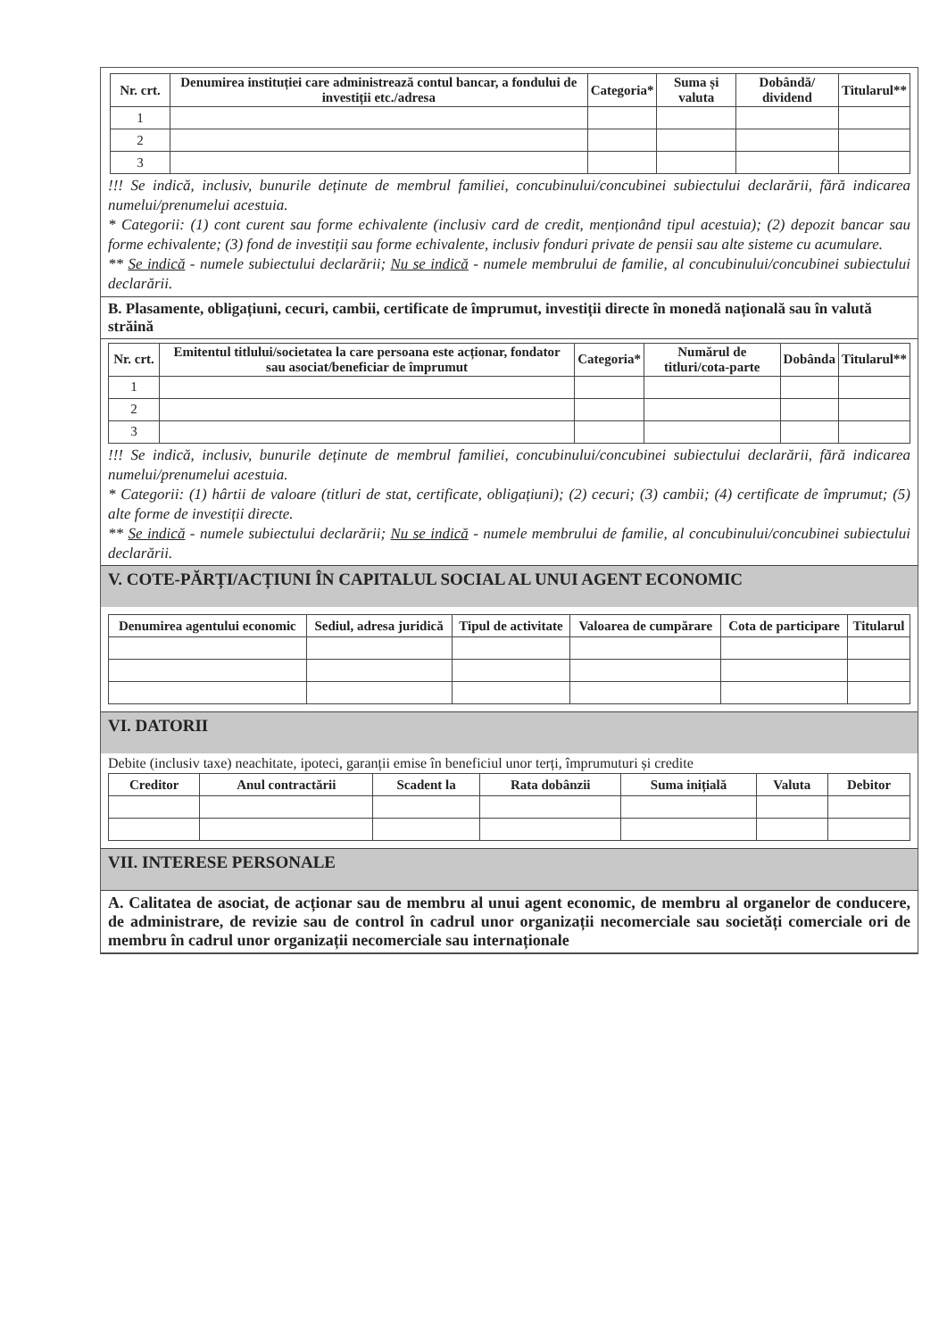| Nr. crt. | Denumirea instituției care administrează contul bancar, a fondului de investiții etc./adresa | Categoria* | Suma și valuta | Dobândă/ dividend | Titularul** |
| --- | --- | --- | --- | --- | --- |
| 1 | | | | | |
| 2 | | | | | |
| 3 | | | | | |
!!! Se indică, inclusiv, bunurile deținute de membrul familiei, concubinului/concubinei subiectului declarării, fără indicarea numelui/prenumelui acestuia.
* Categorii: (1) cont curent sau forme echivalente (inclusiv card de credit, menționând tipul acestuia); (2) depozit bancar sau forme echivalente; (3) fond de investiții sau forme echivalente, inclusiv fonduri private de pensii sau alte sisteme cu acumulare.
** Se indică - numele subiectului declarării; Nu se indică - numele membrului de familie, al concubinului/concubinei subiectului declarării.
B. Plasamente, obligațiuni, cecuri, cambii, certificate de împrumut, investiții directe în monedă națională sau în valută străină
| Nr. crt. | Emitentul titlului/societatea la care persoana este acționar, fondator sau asociat/beneficiar de împrumut | Categoria* | Numărul de titluri/cota-parte | Dobânda | Titularul** |
| --- | --- | --- | --- | --- | --- |
| 1 | | | | | |
| 2 | | | | | |
| 3 | | | | | |
!!! Se indică, inclusiv, bunurile deținute de membrul familiei, concubinului/concubinei subiectului declarării, fără indicarea numelui/prenumelui acestuia.
* Categorii: (1) hârtii de valoare (titluri de stat, certificate, obligațiuni); (2) cecuri; (3) cambii; (4) certificate de împrumut; (5) alte forme de investiții directe.
** Se indică - numele subiectului declarării; Nu se indică - numele membrului de familie, al concubinului/concubinei subiectului declarării.
V. COTE-PĂRȚI/ACȚIUNI ÎN CAPITALUL SOCIAL AL UNUI AGENT ECONOMIC
| Denumirea agentului economic | Sediul, adresa juridică | Tipul de activitate | Valoarea de cumpărare | Cota de participare | Titularul |
| --- | --- | --- | --- | --- | --- |
VI. DATORII
Debite (inclusiv taxe) neachitate, ipoteci, garanții emise în beneficiul unor terți, împrumuturi și credite
| Creditor | Anul contractării | Scadent la | Rata dobânzii | Suma inițială | Valuta | Debitor |
| --- | --- | --- | --- | --- | --- | --- |
VII. INTERESE PERSONALE
A. Calitatea de asociat, de acționar sau de membru al unui agent economic, de membru al organelor de conducere, de administrare, de revizie sau de control în cadrul unor organizații necomerciale sau societăți comerciale ori de membru în cadrul unor organizații necomerciale sau internaționale